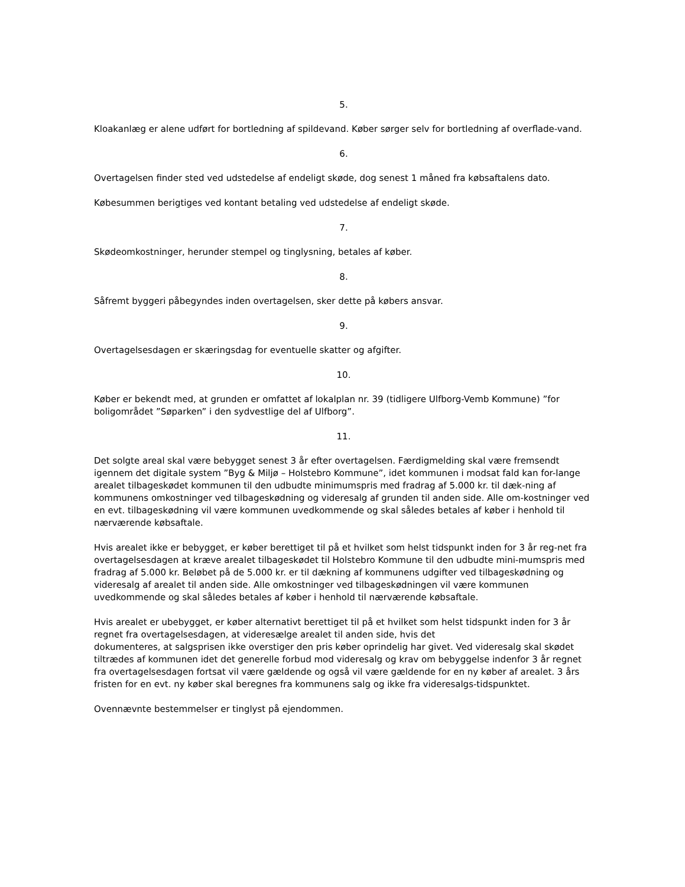5.
Kloakanlæg er alene udført for bortledning af spildevand. Køber sørger selv for bortledning af overflade-vand.
6.
Overtagelsen finder sted ved udstedelse af endeligt skøde, dog senest 1 måned fra købsaftalens dato.
Købesummen berigtiges ved kontant betaling ved udstedelse af endeligt skøde.
7.
Skødeomkostninger, herunder stempel og tinglysning, betales af køber.
8.
Såfremt byggeri påbegyndes inden overtagelsen, sker dette på købers ansvar.
9.
Overtagelsesdagen er skæringsdag for eventuelle skatter og afgifter.
10.
Køber er bekendt med, at grunden er omfattet af lokalplan nr. 39 (tidligere Ulfborg-Vemb Kommune) ”for boligområdet ”Søparken” i den sydvestlige del af Ulfborg”.
11.
Det solgte areal skal være bebygget senest 3 år efter overtagelsen. Færdigmelding skal være fremsendt igennem det digitale system ”Byg & Miljø – Holstebro Kommune”, idet kommunen i modsat fald kan for-lange arealet tilbageskødet kommunen til den udbudte minimumspris med fradrag af 5.000 kr. til dæk-ning af kommunens omkostninger ved tilbageskødning og videresalg af grunden til anden side. Alle om-kostninger ved en evt. tilbageskødning vil være kommunen uvedkommende og skal således betales af køber i henhold til nærværende købsaftale.
Hvis arealet ikke er bebygget, er køber berettiget til på et hvilket som helst tidspunkt inden for 3 år reg-net fra overtagelsesdagen at kræve arealet tilbageskødet til Holstebro Kommune til den udbudte mini-mumspris med fradrag af 5.000 kr. Beløbet på de 5.000 kr. er til dækning af kommunens udgifter ved tilbageskødning og videresalg af arealet til anden side. Alle omkostninger ved tilbageskødningen vil være kommunen uvedkommende og skal således betales af køber i henhold til nærværende købsaftale.
Hvis arealet er ubebygget, er køber alternativt berettiget til på et hvilket som helst tidspunkt inden for 3 år regnet fra overtagelsesdagen, at videresælge arealet til anden side, hvis det
dokumenteres, at salgsprisen ikke overstiger den pris køber oprindelig har givet. Ved videresalg skal skødet tiltrædes af kommunen idet det generelle forbud mod videresalg og krav om bebyggelse indenfor 3 år regnet fra overtagelsesdagen fortsat vil være gældende og også vil være gældende for en ny køber af arealet. 3 års fristen for en evt. ny køber skal beregnes fra kommunens salg og ikke fra videresalgs-tidspunktet.
Ovennævnte bestemmelser er tinglyst på ejendommen.